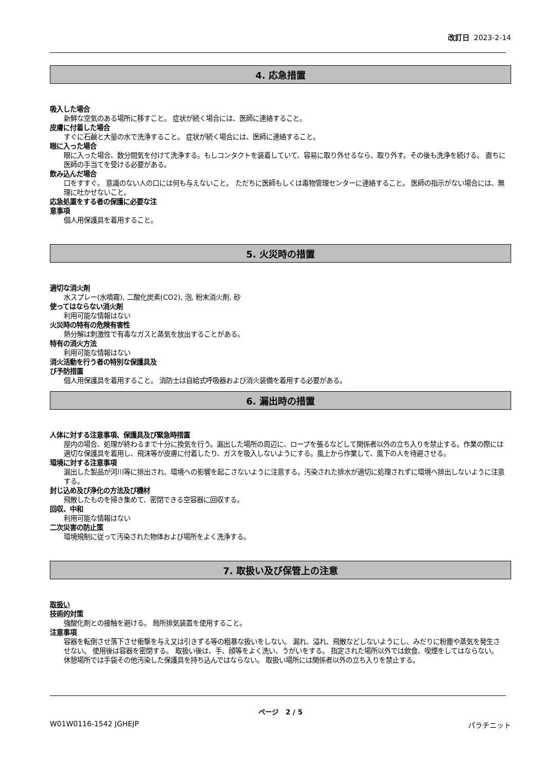改訂日 2023-2-14
4. 応急措置
吸入した場合
新鮮な空気のある場所に移すこと。 症状が続く場合には、医師に連絡すること。
皮膚に付着した場合
すぐに石鹸と大量の水で洗浄すること。 症状が続く場合には、医師に連絡すること。
眼に入った場合
眼に入った場合、数分間気を付けて洗浄する。もしコンタクトを装着していて、容易に取り外せるなら、取り外す。その後も洗浄を続ける。 直ちに医師の手当てを受ける必要がある。
飲み込んだ場合
口をすすぐ。 意識のない人の口には何も与えないこと。 ただちに医師もしくは毒物管理センターに連絡すること。 医師の指示がない場合には、無理に吐かせないこと。
応急処置をする者の保護に必要な注
意事項
個人用保護具を着用すること。
5. 火災時の措置
適切な消火剤
水スプレー(水噴霧), 二酸化炭素(CO2), 泡, 粉末消火剤, 砂
使ってはならない消火剤
利用可能な情報はない
火災時の特有の危険有害性
熱分解は刺激性で有毒なガスと蒸気を放出することがある。
特有の消火方法
利用可能な情報はない
消火活動を行う者の特別な保護具及
び予防措置
個人用保護具を着用すること。 消防士は自給式呼吸器および消火装備を着用する必要がある。
6. 漏出時の措置
人体に対する注意事項、保護具及び緊急時措置
屋内の場合、処理が終わるまで十分に換気を行う。漏出した場所の周辺に、ロープを張るなどして関係者以外の立ち入りを禁止する。作業の際には適切な保護具を着用し、飛沫等が皮膚に付着したり、ガスを吸入しないようにする。風上から作業して、風下の人を待避させる。
環境に対する注意事項
漏出した製品が河川等に排出され、環境への影響を起こさないように注意する。汚染された排水が適切に処理されずに環境へ排出しないように注意する。
封じ込め及び浄化の方法及び機材
飛散したものを掃き集めて、密閉できる空容器に回収する。
回収、中和
利用可能な情報はない
二次災害の防止策
環境規制に従って汚染された物体および場所をよく洗浄する。
7. 取扱い及び保管上の注意
取扱い
技術的対策
強酸化剤との接触を避ける。 局所排気装置を使用すること。
注意事項
容器を転倒させ落下させ衝撃を与え又は引きずる等の粗暴な扱いをしない。 漏れ、溢れ、飛散などしないようにし、みだりに粉塵や蒸気を発生させない。 使用後は容器を密閉する。 取扱い後は、手、顔等をよく洗い、うがいをする。 指定された場所以外では飲食、喫煙をしてはならない。 休憩場所では手袋その他汚染した保護具を持ち込んではならない。 取扱い場所には関係者以外の立ち入りを禁止する。
ページ 2 / 5
W01W0116-1542 JGHEJP パラチニット